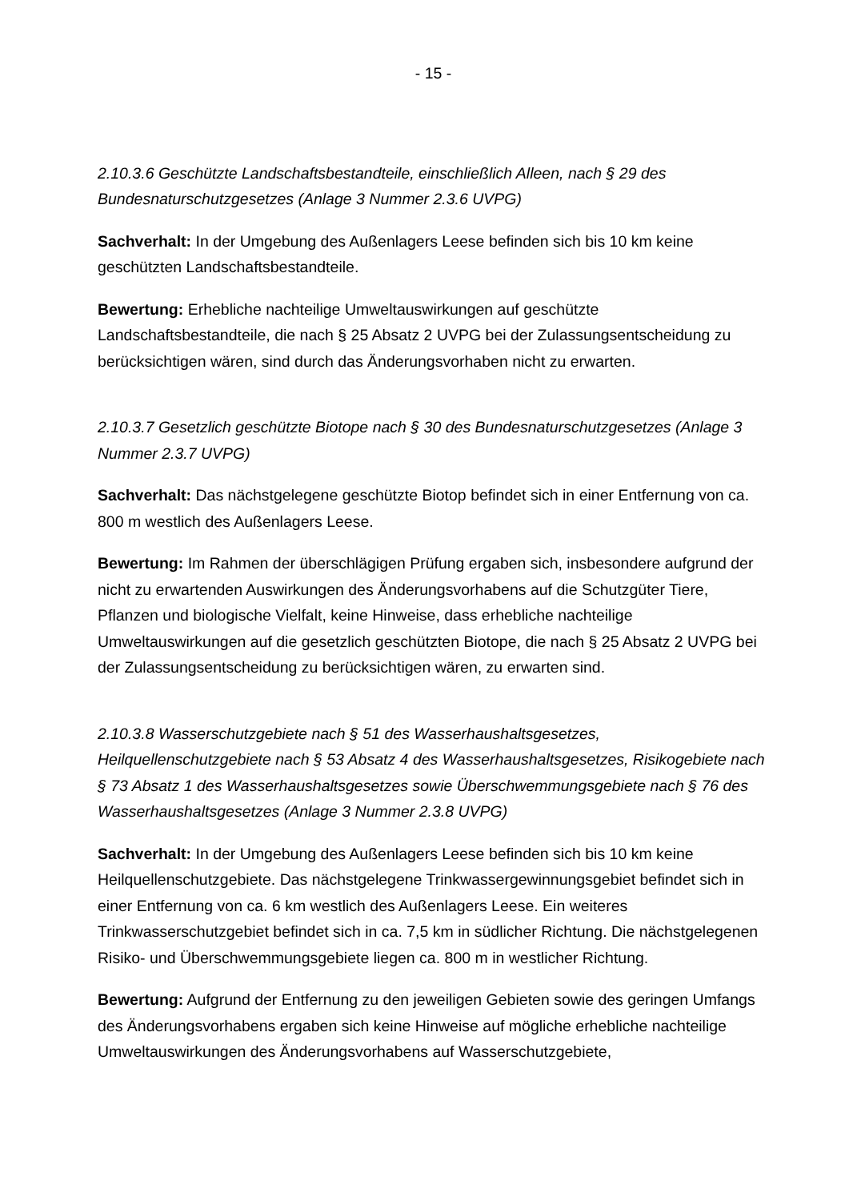- 15 -
2.10.3.6 Geschützte Landschaftsbestandteile, einschließlich Alleen, nach § 29 des Bundesnaturschutzgesetzes (Anlage 3 Nummer 2.3.6 UVPG)
Sachverhalt: In der Umgebung des Außenlagers Leese befinden sich bis 10 km keine geschützten Landschaftsbestandteile.
Bewertung: Erhebliche nachteilige Umweltauswirkungen auf geschützte Landschaftsbestandteile, die nach § 25 Absatz 2 UVPG bei der Zulassungsentscheidung zu berücksichtigen wären, sind durch das Änderungsvorhaben nicht zu erwarten.
2.10.3.7 Gesetzlich geschützte Biotope nach § 30 des Bundesnaturschutzgesetzes (Anlage 3 Nummer 2.3.7 UVPG)
Sachverhalt: Das nächstgelegene geschützte Biotop befindet sich in einer Entfernung von ca. 800 m westlich des Außenlagers Leese.
Bewertung: Im Rahmen der überschlägigen Prüfung ergaben sich, insbesondere aufgrund der nicht zu erwartenden Auswirkungen des Änderungsvorhabens auf die Schutzgüter Tiere, Pflanzen und biologische Vielfalt, keine Hinweise, dass erhebliche nachteilige Umweltauswirkungen auf die gesetzlich geschützten Biotope, die nach § 25 Absatz 2 UVPG bei der Zulassungsentscheidung zu berücksichtigen wären, zu erwarten sind.
2.10.3.8 Wasserschutzgebiete nach § 51 des Wasserhaushaltsgesetzes, Heilquellenschutzgebiete nach § 53 Absatz 4 des Wasserhaushaltsgesetzes, Risikogebiete nach § 73 Absatz 1 des Wasserhaushaltsgesetzes sowie Überschwemmungsgebiete nach § 76 des Wasserhaushaltsgesetzes (Anlage 3 Nummer 2.3.8 UVPG)
Sachverhalt: In der Umgebung des Außenlagers Leese befinden sich bis 10 km keine Heilquellenschutzgebiete. Das nächstgelegene Trinkwassergewinnungsgebiet befindet sich in einer Entfernung von ca. 6 km westlich des Außenlagers Leese. Ein weiteres Trinkwasserschutzgebiet befindet sich in ca. 7,5 km in südlicher Richtung. Die nächstgelegenen Risiko- und Überschwemmungsgebiete liegen ca. 800 m in westlicher Richtung.
Bewertung: Aufgrund der Entfernung zu den jeweiligen Gebieten sowie des geringen Umfangs des Änderungsvorhabens ergaben sich keine Hinweise auf mögliche erhebliche nachteilige Umweltauswirkungen des Änderungsvorhabens auf Wasserschutzgebiete,